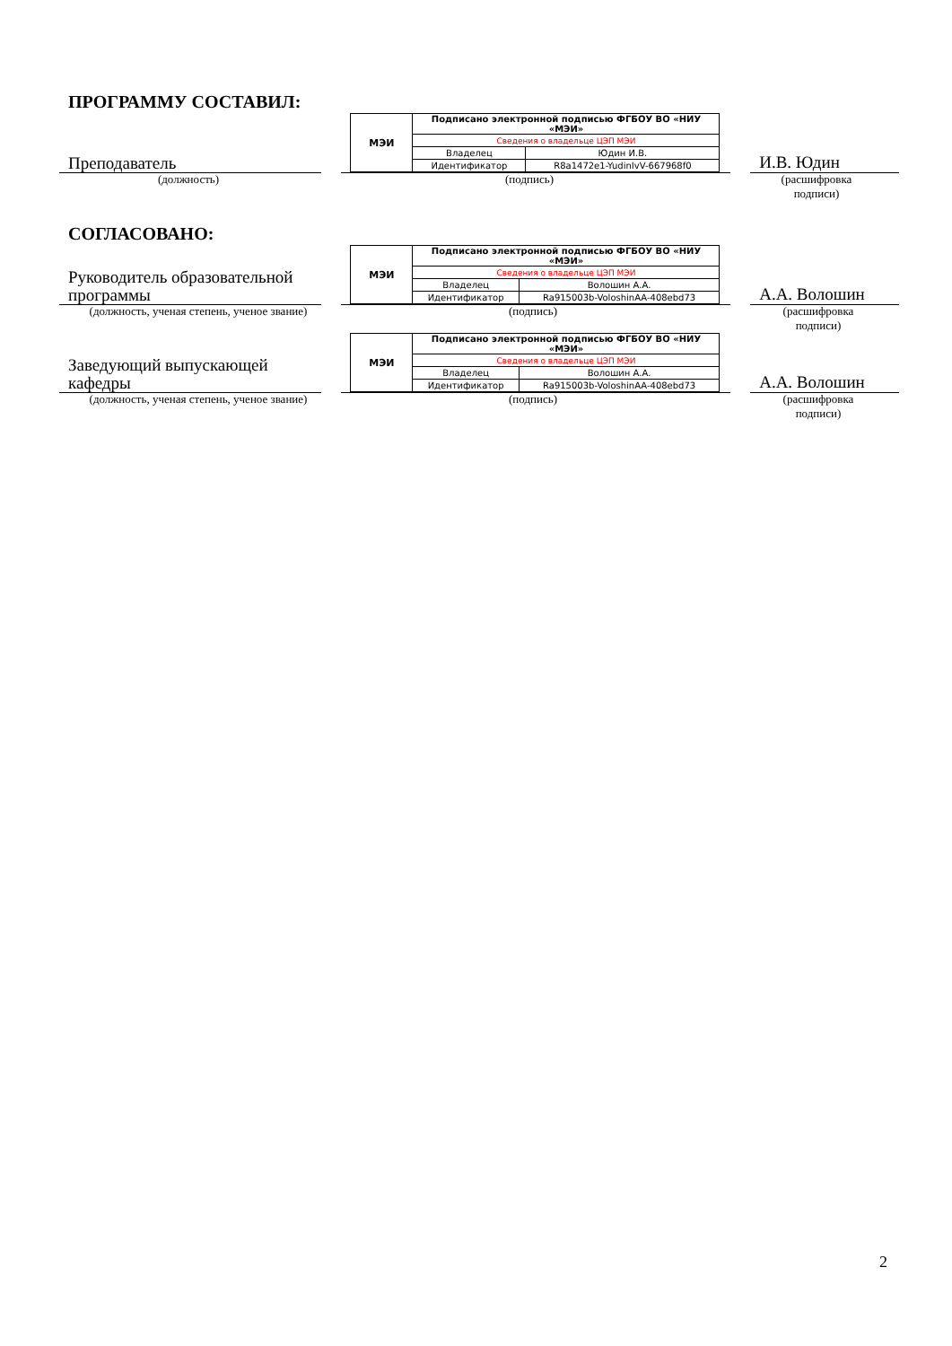ПРОГРАММУ СОСТАВИЛ:
Преподаватель
| МЭИ | Подписано электронной подписью ФГБОУ ВО «НИУ «МЭИ» | |
| | Сведения о владельце ЦЭП МЭИ | |
| | Владелец | Юдин И.В. |
| | Идентификатор | R8a1472e1-YudinIvV-667968f0 |
И.В. Юдин
(должность) (подпись)
(расшифровка подписи)
СОГЛАСОВАНО:
Руководитель образовательной программы
| МЭИ | Подписано электронной подписью ФГБОУ ВО «НИУ «МЭИ» | |
| | Сведения о владельце ЦЭП МЭИ | |
| | Владелец | Волошин А.А. |
| | Идентификатор | Ra915003b-VoloshinAA-408ebd73 |
А.А. Волошин
(должность, ученая степень, ученое звание)
(подпись)
(расшифровка подписи)
Заведующий выпускающей кафедры
| МЭИ | Подписано электронной подписью ФГБОУ ВО «НИУ «МЭИ» | |
| | Сведения о владельце ЦЭП МЭИ | |
| | Владелец | Волошин А.А. |
| | Идентификатор | Ra915003b-VoloshinAA-408ebd73 |
А.А. Волошин
(должность, ученая степень, ученое звание)
(подпись)
(расшифровка подписи)
2